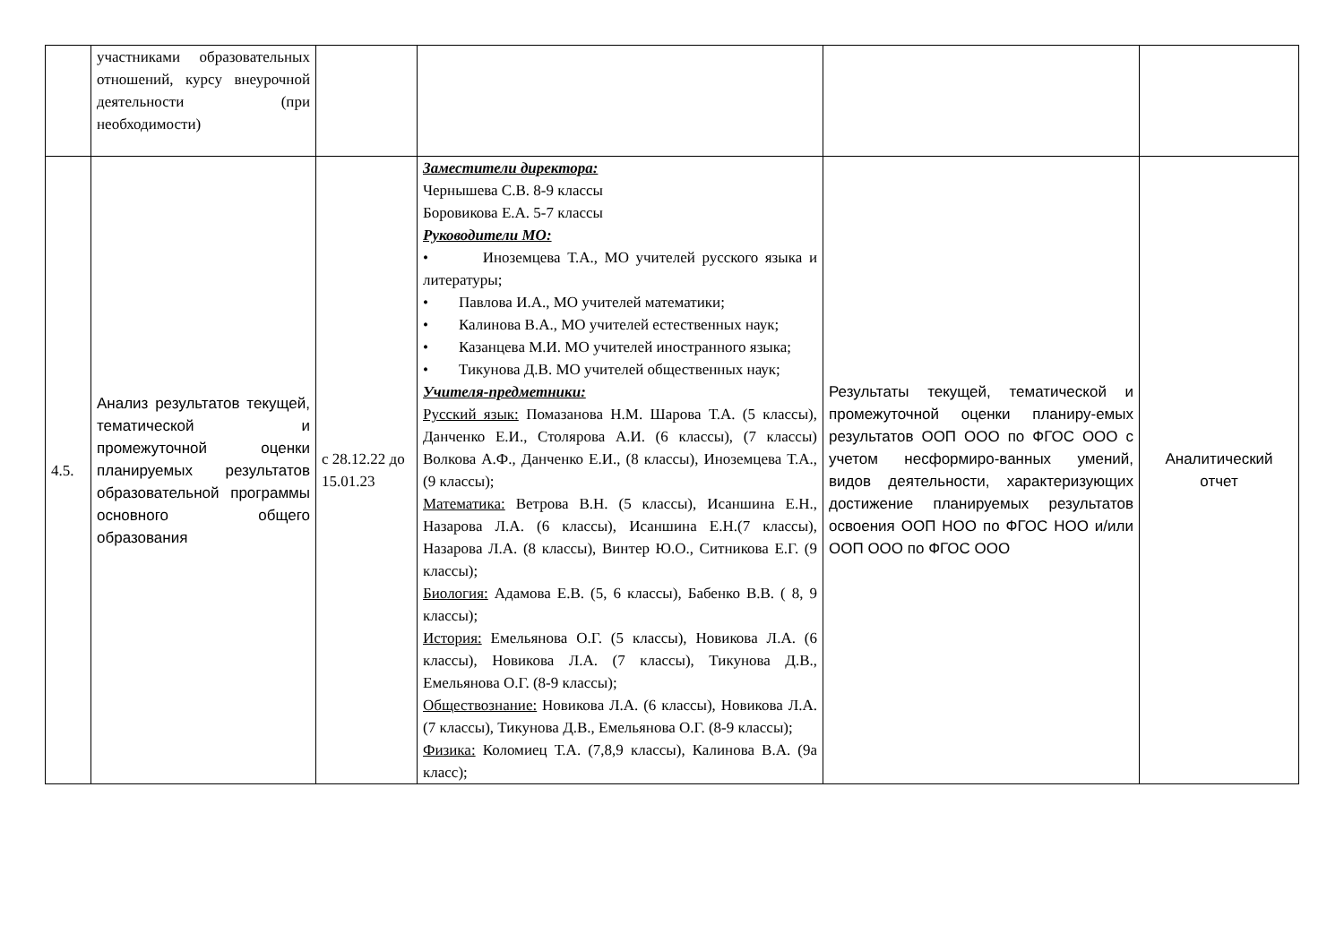| | участниками образовательных отношений, курсу внеурочной деятельности (при необходимости) | | | | |
| 4.5. | Анализ результатов текущей, тематической и промежуточной оценки планируемых результатов образовательной программы основного общего образования | с 28.12.22 до 15.01.23 | Заместители директора: Чернышева С.В. 8-9 классы Боровикова Е.А. 5-7 классы Руководители МО: • Иноземцева Т.А., МО учителей русского языка и литературы; • Павлова И.А., МО учителей математики; • Калинова В.А., МО учителей естественных наук; • Казанцева М.И. МО учителей иностранного языка; • Тикунова Д.В. МО учителей общественных наук; Учителя-предметники: Русский язык: Помазанова Н.М. Шарова Т.А. (5 классы), Данченко Е.И., Столярова А.И. (6 классы), (7 классы) Волкова А.Ф., Данченко Е.И., (8 классы), Иноземцева Т.А., (9 классы); Математика: Ветрова В.Н. (5 классы), Исаншина Е.Н., Назарова Л.А. (6 классы), Исаншина Е.Н.(7 классы), Назарова Л.А. (8 классы), Винтер Ю.О., Ситникова Е.Г. (9 классы); Биология: Адамова Е.В. (5, 6 классы), Бабенко В.В. ( 8, 9 классы); История: Емельянова О.Г. (5 классы), Новикова Л.А. (6 классы), Новикова Л.А. (7 классы), Тикунова Д.В., Емельянова О.Г. (8-9 классы); Обществознание: Новикова Л.А. (6 классы), Новикова Л.А. (7 классы), Тикунова Д.В., Емельянова О.Г. (8-9 классы); Физика: Коломиец Т.А. (7,8,9 классы), Калинова В.А. (9а класс); | Результаты текущей, тематической и промежуточной оценки планиру-емых результатов ООП ООО по ФГОС ООО с учетом несформиро-ванных умений, видов деятельности, характеризующих достижение планируемых результатов освоения ООП НОО по ФГОС НОО и/или ООП ООО по ФГОС ООО | Аналитический отчет |